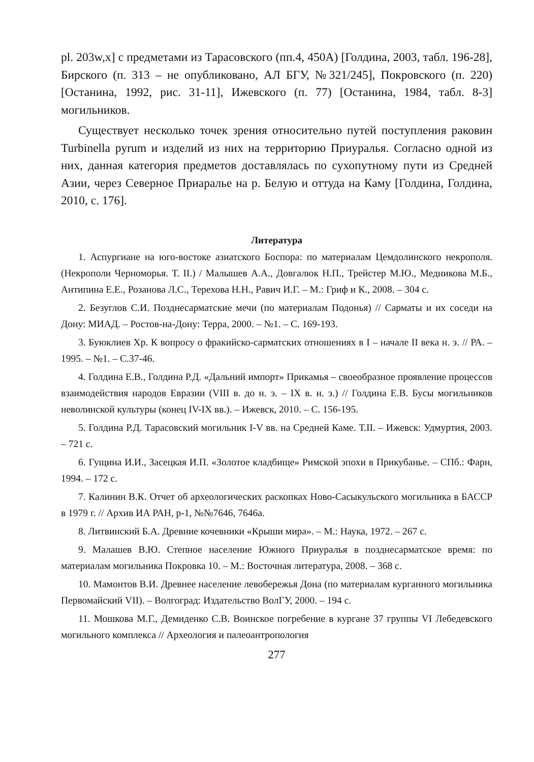pl. 203w,x] с предметами из Тарасовского (пп.4, 450А) [Голдина, 2003, табл. 196-28], Бирского (п. 313 – не опубликовано, АЛ БГУ, №321/245], Покровского (п. 220) [Останина, 1992, рис. 31-11], Ижевского (п. 77) [Останина, 1984, табл. 8-3] могильников.
Существует несколько точек зрения относительно путей поступления раковин Turbinella pyrum и изделий из них на территорию Приуралья. Согласно одной из них, данная категория предметов доставлялась по сухопутному пути из Средней Азии, через Северное Приаралье на р. Белую и оттуда на Каму [Голдина, Голдина, 2010, с. 176].
Литература
1. Аспургиане на юго-востоке азиатского Боспора: по материалам Цемдолинского некрополя. (Некрополи Черноморья. Т. II.) / Малышев А.А., Довгалюк Н.П., Трейстер М.Ю., Медникова М.Б., Антипина Е.Е., Розанова Л.С., Терехова Н.Н., Равич И.Г. – М.: Гриф и К., 2008. – 304 с.
2. Безуглов С.И. Позднесарматские мечи (по материалам Подонья) // Сарматы и их соседи на Дону: МИАД. – Ростов-на-Дону: Терра, 2000. – №1. – С. 169-193.
3. Буюклиев Хр. К вопросу о фракийско-сарматских отношениях в I – начале II века н. э. // РА. – 1995. – №1. – С.37-46.
4. Голдина Е.В., Голдина Р.Д. «Дальний импорт» Прикамья – своеобразное проявление процессов взаимодействия народов Евразии (VIII в. до н. э. – IX в. н. э.) // Голдина Е.В. Бусы могильников неволинской культуры (конец IV-IX вв.). – Ижевск, 2010. – С. 156-195.
5. Голдина Р.Д. Тарасовский могильник I-V вв. на Средней Каме. Т.II. – Ижевск: Удмуртия, 2003. – 721 с.
6. Гущина И.И., Засецкая И.П. «Золотое кладбище» Римской эпохи в Прикубанье. – СПб.: Фарн, 1994. – 172 с.
7. Калинин В.К. Отчет об археологических раскопках Ново-Сасыкульского могильника в БАССР в 1979 г. // Архив ИА РАН, р-1, №№7646, 7646а.
8. Литвинский Б.А. Древние кочевники «Крыши мира». – М.: Наука, 1972. – 267 с.
9. Малашев В.Ю. Степное население Южного Приуралья в позднесарматское время: по материалам могильника Покровка 10. – М.: Восточная литература, 2008. – 368 с.
10. Мамонтов В.И. Древнее население левобережья Дона (по материалам курганного могильника Первомайский VII). – Волгоград: Издательство ВолГУ, 2000. – 194 с.
11. Мошкова М.Г., Демиденко С.В. Воинское погребение в кургане 37 группы VI Лебедевского могильного комплекса // Археология и палеоантропология
277